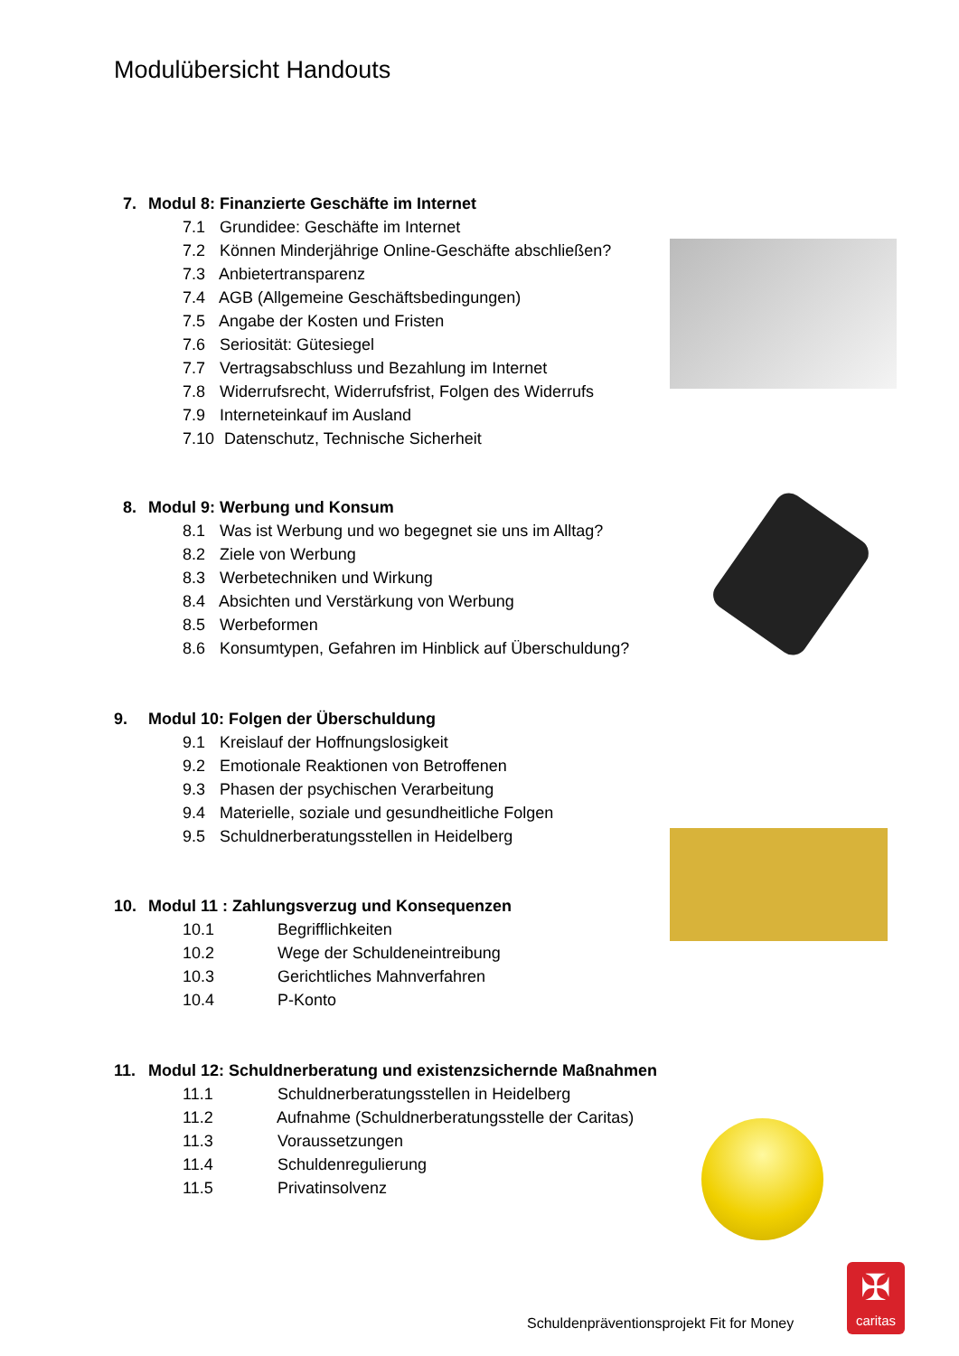Modulübersicht Handouts
7. Modul 8: Finanzierte Geschäfte im Internet
7.1 Grundidee: Geschäfte im Internet
7.2 Können Minderjährige Online-Geschäfte abschließen?
7.3 Anbietertransparenz
7.4 AGB (Allgemeine Geschäftsbedingungen)
7.5 Angabe der Kosten und Fristen
7.6 Seriosität: Gütesiegel
7.7 Vertragsabschluss und Bezahlung im Internet
7.8 Widerrufsrecht, Widerrufsfrist, Folgen des Widerrufs
7.9 Interneteinkauf im Ausland
7.10 Datenschutz, Technische Sicherheit
8. Modul 9: Werbung und Konsum
8.1 Was ist Werbung und wo begegnet sie uns im Alltag?
8.2 Ziele von Werbung
8.3 Werbetechniken und Wirkung
8.4 Absichten und Verstärkung von Werbung
8.5 Werbeformen
8.6 Konsumtypen, Gefahren im Hinblick auf Überschuldung?
9. Modul 10: Folgen der Überschuldung
9.1 Kreislauf der Hoffnungslosigkeit
9.2 Emotionale Reaktionen von Betroffenen
9.3 Phasen der psychischen Verarbeitung
9.4 Materielle, soziale und gesundheitliche Folgen
9.5 Schuldnerberatungsstellen in Heidelberg
10. Modul 11 : Zahlungsverzug und Konsequenzen
10.1 Begrifflichkeiten
10.2 Wege der Schuldeneintreibung
10.3 Gerichtliches Mahnverfahren
10.4 P-Konto
11. Modul 12: Schuldnerberatung und existenzsichernde Maßnahmen
11.1 Schuldnerberatungsstellen in Heidelberg
11.2 Aufnahme (Schuldnerberatungsstelle der Caritas)
11.3 Voraussetzungen
11.4 Schuldenregulierung
11.5 Privatinsolvenz
Schuldenpräventionsprojekt Fit for Money
✠
caritas